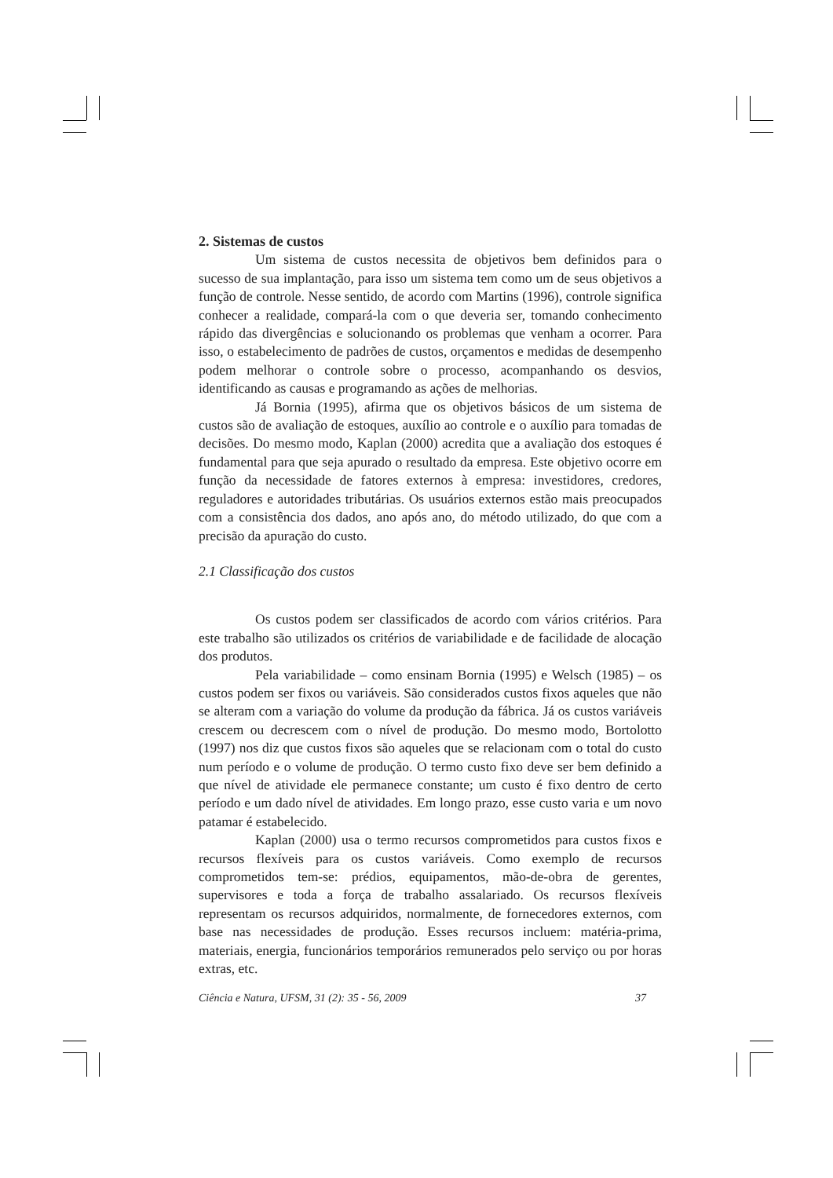2. Sistemas de custos
Um sistema de custos necessita de objetivos bem definidos para o sucesso de sua implantação, para isso um sistema tem como um de seus objetivos a função de controle. Nesse sentido, de acordo com Martins (1996), controle significa conhecer a realidade, compará-la com o que deveria ser, tomando conhecimento rápido das divergências e solucionando os problemas que venham a ocorrer. Para isso, o estabelecimento de padrões de custos, orçamentos e medidas de desempenho podem melhorar o controle sobre o processo, acompanhando os desvios, identificando as causas e programando as ações de melhorias.
Já Bornia (1995), afirma que os objetivos básicos de um sistema de custos são de avaliação de estoques, auxílio ao controle e o auxílio para tomadas de decisões. Do mesmo modo, Kaplan (2000) acredita que a avaliação dos estoques é fundamental para que seja apurado o resultado da empresa. Este objetivo ocorre em função da necessidade de fatores externos à empresa: investidores, credores, reguladores e autoridades tributárias. Os usuários externos estão mais preocupados com a consistência dos dados, ano após ano, do método utilizado, do que com a precisão da apuração do custo.
2.1 Classificação dos custos
Os custos podem ser classificados de acordo com vários critérios. Para este trabalho são utilizados os critérios de variabilidade e de facilidade de alocação dos produtos.
Pela variabilidade – como ensinam Bornia (1995) e Welsch (1985) – os custos podem ser fixos ou variáveis. São considerados custos fixos aqueles que não se alteram com a variação do volume da produção da fábrica. Já os custos variáveis crescem ou decrescem com o nível de produção. Do mesmo modo, Bortolotto (1997) nos diz que custos fixos são aqueles que se relacionam com o total do custo num período e o volume de produção. O termo custo fixo deve ser bem definido a que nível de atividade ele permanece constante; um custo é fixo dentro de certo período e um dado nível de atividades. Em longo prazo, esse custo varia e um novo patamar é estabelecido.
Kaplan (2000) usa o termo recursos comprometidos para custos fixos e recursos flexíveis para os custos variáveis. Como exemplo de recursos comprometidos tem-se: prédios, equipamentos, mão-de-obra de gerentes, supervisores e toda a força de trabalho assalariado. Os recursos flexíveis representam os recursos adquiridos, normalmente, de fornecedores externos, com base nas necessidades de produção. Esses recursos incluem: matéria-prima, materiais, energia, funcionários temporários remunerados pelo serviço ou por horas extras, etc.
Ciência e Natura, UFSM, 31 (2): 35 - 56, 2009 37